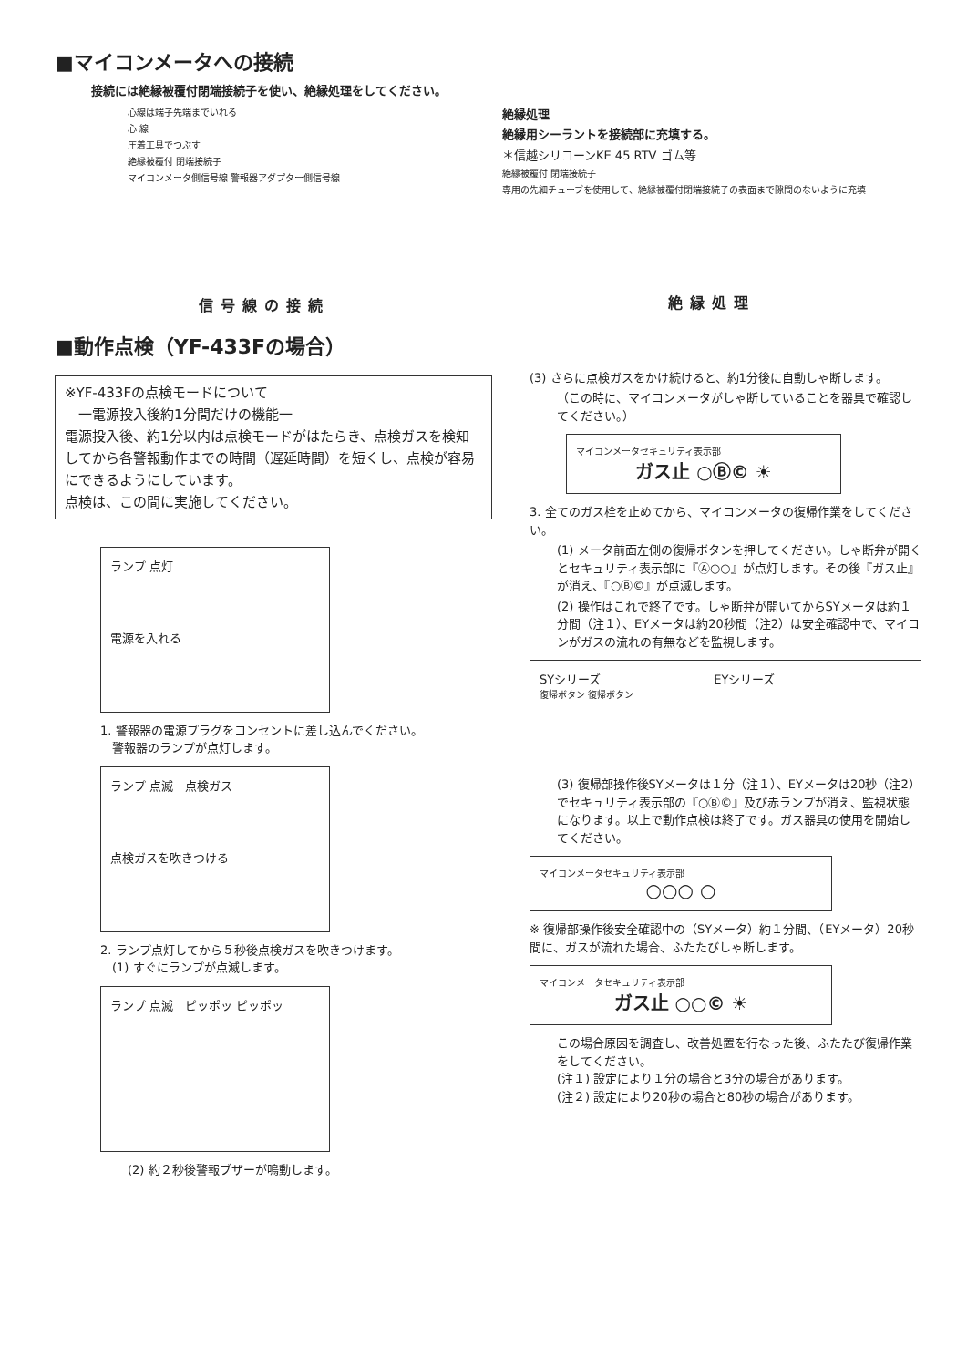■マイコンメータへの接続
接続には絶縁被覆付閉端接続子を使い、絶縁処理をしてください。
心線は端子先端までいれる
心 線
圧着工具でつぶす
絶縁被覆付 閉端接続子
マイコンメータ側信号線 警報器アダプター側信号線
信号線の接続
絶縁処理
絶縁用シーラントを接続部に充填する。
＊信越シリコーンKE 45 RTV ゴム等
絶縁被覆付 閉端接続子
専用の先細チューブを使用して、絶縁被覆付閉端接続子の表面まで隙間のないように充填
絶縁処理
■動作点検（YF-433Fの場合）
※YF-433Fの点検モードについて
　一電源投入後約1分間だけの機能一
電源投入後、約1分以内は点検モードがはたらき、点検ガスを検知してから各警報動作までの時間（遅延時間）を短くし、点検が容易にできるようにしています。
点検は、この間に実施してください。
ランプ 点灯
電源を入れる
1. 警報器の電源プラグをコンセントに差し込んでください。
　警報器のランプが点灯します。
ランプ 点滅　点検ガス
点検ガスを吹きつける
2. ランプ点灯してから５秒後点検ガスを吹きつけます。
　(1) すぐにランプが点滅します。
ランプ 点滅　ピッポッ ピッポッ
(2) 約２秒後警報ブザーが鳴動します。
(3) さらに点検ガスをかけ続けると、約1分後に自動しゃ断します。
（この時に、マイコンメータがしゃ断していることを器具で確認してください。）
マイコンメータセキュリティ表示部
ガス止 ○Ⓑ© ☀
3. 全てのガス栓を止めてから、マイコンメータの復帰作業をしてください。
(1) メータ前面左側の復帰ボタンを押してください。しゃ断弁が開くとセキュリティ表示部に『Ⓐ○○』が点灯します。その後『ガス止』が消え、『○Ⓑ©』が点滅します。
(2) 操作はこれで終了です。しゃ断弁が開いてからSYメータは約１分間（注１）、EYメータは約20秒間（注2）は安全確認中で、マイコンがガスの流れの有無などを監視します。
SYシリーズ EYシリーズ
復帰ボタン 復帰ボタン
(3) 復帰部操作後SYメータは１分（注１）、EYメータは20秒（注2）でセキュリティ表示部の『○Ⓑ©』及び赤ランプが消え、監視状態になります。以上で動作点検は終了です。ガス器具の使用を開始してください。
マイコンメータセキュリティ表示部
○○○ ○
※ 復帰部操作後安全確認中の（SYメータ）約１分間、（EYメータ）20秒間に、ガスが流れた場合、ふたたびしゃ断します。
マイコンメータセキュリティ表示部
ガス止 ○○© ☀
この場合原因を調査し、改善処置を行なった後、ふたたび復帰作業をしてください。
(注１) 設定により１分の場合と3分の場合があります。
(注２) 設定により20秒の場合と80秒の場合があります。